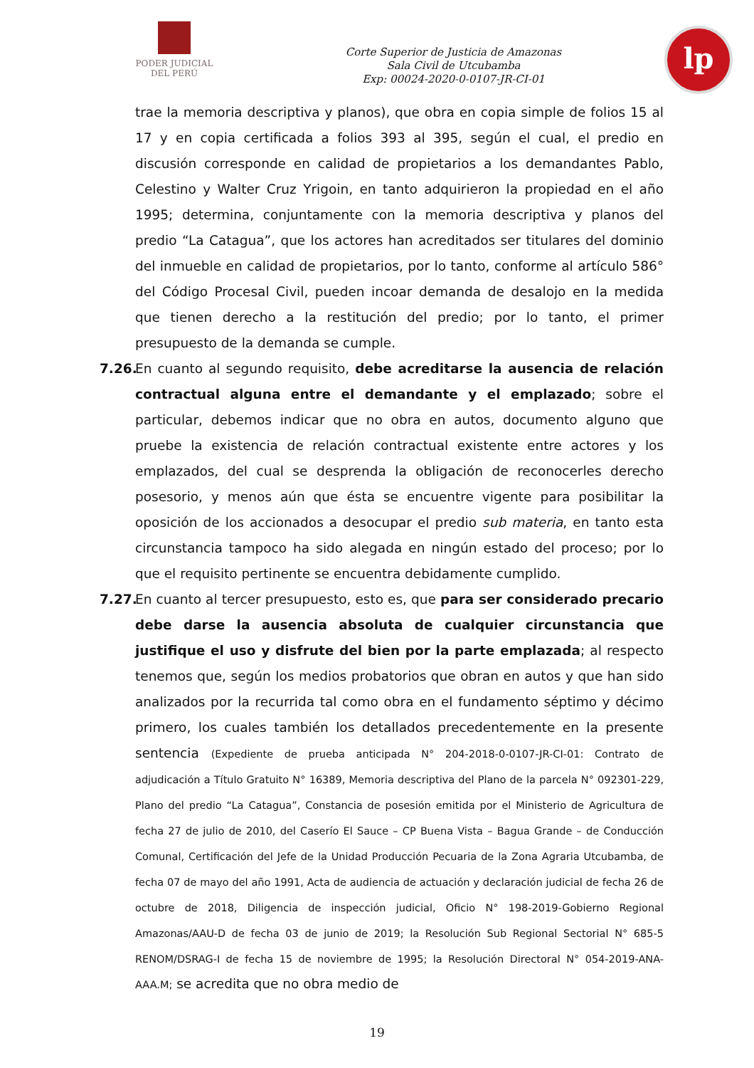PODER JUDICIAL
DEL PERÚ
Corte Superior de Justicia de Amazonas
Sala Civil de Utcubamba
Exp: 00024-2020-0-0107-JR-CI-01
lp
trae la memoria descriptiva y planos), que obra en copia simple de folios 15 al 17 y en copia certificada a folios 393 al 395, según el cual, el predio en discusión corresponde en calidad de propietarios a los demandantes Pablo, Celestino y Walter Cruz Yrigoin, en tanto adquirieron la propiedad en el año 1995; determina, conjuntamente con la memoria descriptiva y planos del predio “La Catagua”, que los actores han acreditados ser titulares del dominio del inmueble en calidad de propietarios, por lo tanto, conforme al artículo 586° del Código Procesal Civil, pueden incoar demanda de desalojo en la medida que tienen derecho a la restitución del predio; por lo tanto, el primer presupuesto de la demanda se cumple.
7.26.
En cuanto al segundo requisito, debe acreditarse la ausencia de relación contractual alguna entre el demandante y el emplazado; sobre el particular, debemos indicar que no obra en autos, documento alguno que pruebe la existencia de relación contractual existente entre actores y los emplazados, del cual se desprenda la obligación de reconocerles derecho posesorio, y menos aún que ésta se encuentre vigente para posibilitar la oposición de los accionados a desocupar el predio sub materia, en tanto esta circunstancia tampoco ha sido alegada en ningún estado del proceso; por lo que el requisito pertinente se encuentra debidamente cumplido.
7.27.
En cuanto al tercer presupuesto, esto es, que para ser considerado precario debe darse la ausencia absoluta de cualquier circunstancia que justifique el uso y disfrute del bien por la parte emplazada; al respecto tenemos que, según los medios probatorios que obran en autos y que han sido analizados por la recurrida tal como obra en el fundamento séptimo y décimo primero, los cuales también los detallados precedentemente en la presente sentencia (Expediente de prueba anticipada N° 204-2018-0-0107-JR-CI-01: Contrato de adjudicación a Título Gratuito N° 16389, Memoria descriptiva del Plano de la parcela N° 092301-229, Plano del predio “La Catagua”, Constancia de posesión emitida por el Ministerio de Agricultura de fecha 27 de julio de 2010, del Caserío El Sauce – CP Buena Vista – Bagua Grande – de Conducción Comunal, Certificación del Jefe de la Unidad Producción Pecuaria de la Zona Agraria Utcubamba, de fecha 07 de mayo del año 1991, Acta de audiencia de actuación y declaración judicial de fecha 26 de octubre de 2018, Diligencia de inspección judicial, Oficio N° 198-2019-Gobierno Regional Amazonas/AAU-D de fecha 03 de junio de 2019; la Resolución Sub Regional Sectorial N° 685-5 RENOM/DSRAG-I de fecha 15 de noviembre de 1995; la Resolución Directoral N° 054-2019-ANA-AAA.M; se acredita que no obra medio de
19